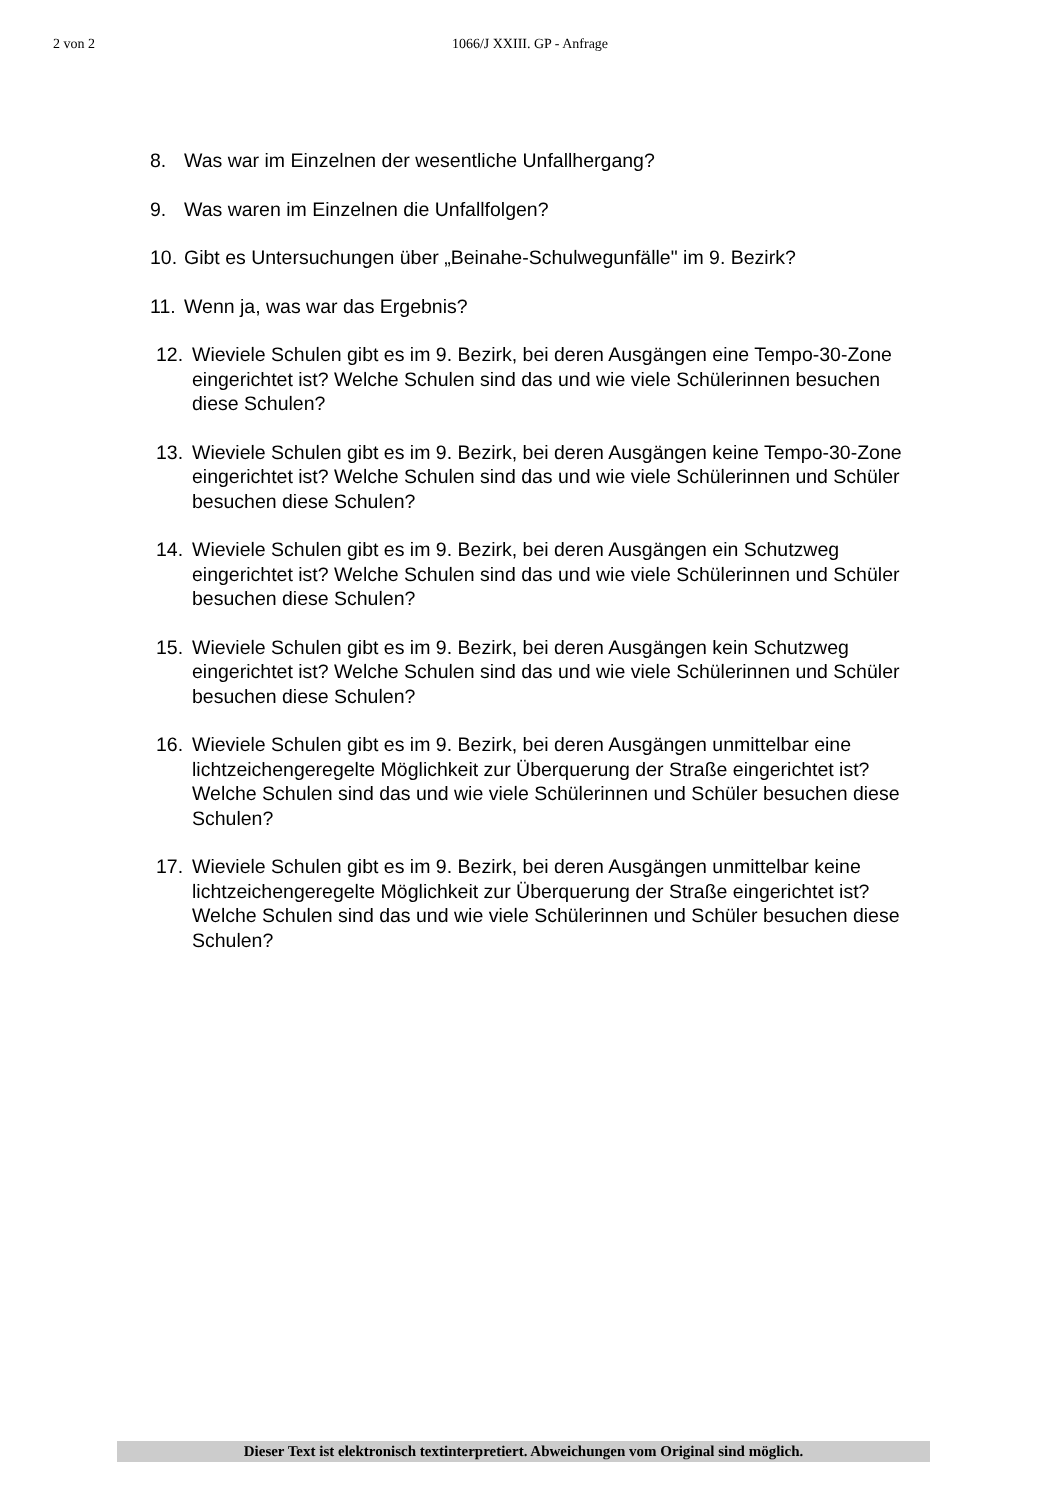2 von 2
1066/J XXIII. GP - Anfrage
8. Was war im Einzelnen der wesentliche Unfallhergang?
9. Was waren im Einzelnen die Unfallfolgen?
10. Gibt es Untersuchungen über „Beinahe-Schulwegunfälle" im 9. Bezirk?
11. Wenn ja, was war das Ergebnis?
12. Wieviele Schulen gibt es im 9. Bezirk, bei deren Ausgängen eine Tempo-30-Zone eingerichtet ist? Welche Schulen sind das und wie viele Schülerinnen besuchen diese Schulen?
13. Wieviele Schulen gibt es im 9. Bezirk, bei deren Ausgängen keine Tempo-30-Zone eingerichtet ist? Welche Schulen sind das und wie viele Schülerinnen und Schüler besuchen diese Schulen?
14. Wieviele Schulen gibt es im 9. Bezirk, bei deren Ausgängen ein Schutzweg eingerichtet ist? Welche Schulen sind das und wie viele Schülerinnen und Schüler besuchen diese Schulen?
15. Wieviele Schulen gibt es im 9. Bezirk, bei deren Ausgängen kein Schutzweg eingerichtet ist? Welche Schulen sind das und wie viele Schülerinnen und Schüler besuchen diese Schulen?
16. Wieviele Schulen gibt es im 9. Bezirk, bei deren Ausgängen unmittelbar eine lichtzeichengeregelte Möglichkeit zur Überquerung der Straße eingerichtet ist? Welche Schulen sind das und wie viele Schülerinnen und Schüler besuchen diese Schulen?
17. Wieviele Schulen gibt es im 9. Bezirk, bei deren Ausgängen unmittelbar keine lichtzeichengeregelte Möglichkeit zur Überquerung der Straße eingerichtet ist? Welche Schulen sind das und wie viele Schülerinnen und Schüler besuchen diese Schulen?
Dieser Text ist elektronisch textinterpretiert. Abweichungen vom Original sind möglich.